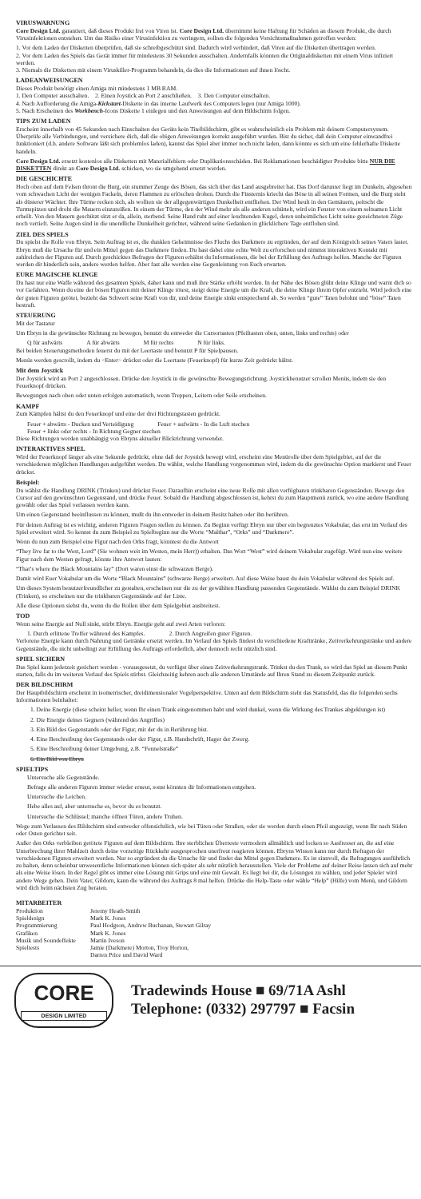VIRUSWARNUNG
Core Design Ltd. garantiert, daß dieses Produkt frei von Viren ist. Core Design Ltd. übernimmt keine Haftung für Schäden an diesem Produkt, die durch Virusinfektionen entstehen. Um das Risiko einer Virusinfektion zu verringern, sollten die folgenden Vorsichtsmaßnahmen getroffen werden:
1. Vor dem Laden der Disketten überprüfen, daß sie schreibgeschützt sind. Dadurch wird verhindert, daß Viren auf die Disketten übertragen werden.
2. Vor dem Laden des Spiels das Gerät immer für mindestens 30 Sekunden ausschalten. Andernfalls könnten die Originaldisketten mit einem Virus infiziert werden.
3. Niemals die Disketten mit einem Viruskiller-Programm behandeln, da dies die Informationen auf ihnen löscht.
LADEANWEISUNGEN
Dieses Produkt benötigt einen Amiga mit mindestens 1 MB RAM.
1. Den Computer ausschalten. 2. Einen Joystick an Port 2 anschließen. 3. Den Computer einschalten.
4. Nach Aufforderung die Amiga-Kickstart-Diskette in das interne Laufwerk des Computers legen (nur Amiga 1000).
5. Nach Erscheinen des Workbench-Icons Diskette 1 einlegen und den Anweisungen auf dem Bildschirm folgen.
TIPS ZUM LADEN
Erscheint innerhalb von 45 Sekunden nach Einschalten des Geräts kein Titelbildschirm, gibt es wahrscheinlich ein Problem mit deinem Computersystem. Überprüfe alle Verbindungen, und versichere dich, daß die obigen Anweisungen korrekt ausgeführt wurden. Bist du sicher, daß dein Computer einwandfrei funktioniert (d.h. andere Software läßt sich problemlos laden), kannst das Spiel aber immer noch nicht laden, dann könnte es sich um eine fehlerhafte Diskette handeln.
Core Design Ltd. ersetzt kostenlos alle Disketten mit Materialfehlern oder Duplikationsschäden. Bei Reklamationen beschädigter Produkte bitte NUR DIE DISKETTEN direkt an Core Design Ltd. schicken, wo sie umgehend ersetzt werden.
DIE GESCHICHTE
Hoch oben auf dem Felsen thront die Burg, ein stummer Zeuge des Bösen, das sich über das Land ausgebreitet hat. Das Dorf darunter liegt im Dunkeln, abgesehen vom schwachen Licht der wenigen Fackeln, deren Flammen zu erlöschen drohen. Durch die Finsternis kriecht das Böse in all seinen Formen, und die Burg steht als düsterer Wächter. Ihre Türme recken sich, als wollten sie der allgegenwärtigen Dunkelheit entfliehen. Der Wind heult in den Gemäuern, peitscht die Turmspitzen und droht die Mauern einzureißen. In einem der Türme, den der Wind mehr als alle anderen schüttelt, wird ein Fenster von einem seltsamen Licht erhellt. Von den Mauern geschützt sitzt er da, allein, sterbend. Seine Hand ruht auf einer leuchtenden Kugel, deren unheimliches Licht seine gezeichneten Züge noch vertieft. Seine Augen sind in die unendliche Dunkelheit gerichtet, während seine Gedanken in glücklichere Tage entflohen sind.
ZIEL DES SPIELS
Du spielst die Rolle von Ebryn. Sein Auftrag ist es, die dunklen Geheimnisse des Fluchs des Darkmere zu ergründen, der auf dem Königreich seines Vaters lastet. Ebryn muß die Ursache für und ein Mittel gegen das Darkmere finden. Du hast dabei eine echte Welt zu erforschen und nimmst interaktiven Kontakt mit zahlreichen der Figuren auf. Durch geschicktes Befragen der Figuren erhältst du Informationen, die bei der Erfüllung des Auftrags helfen. Manche der Figuren werden dir hinderlich sein, andere werden helfen. Aber fast alle werden eine Gegenleistung von Euch erwarten.
EURE MAGISCHE KLINGE
Du hast nur eine Waffe während des gesamten Spiels, daher kann und muß ihre Stärke erhöht werden. In der Nähe des Bösen glüht deine Klinge und warnt dich so vor Gefahren. Wenn du eine der bösen Figuren mit deiner Klinge tötest, steigt deine Energie um die Kraft, die deine Klinge ihrem Opfer entzieht. Wird jedoch eine der guten Figuren getötet, bezieht das Schwert seine Kraft von dir, und deine Energie sinkt entsprechend ab. So werden “gute” Taten belohnt und “böse” Taten bestraft.
STEUERUNG
Mit der Tastatur
Um Ebryn in die gewünschte Richtung zu bewegen, benutzt du entweder die Cursortasten (Pfeiltasten oben, unten, links und rechts) oder
Q für aufwärts A für abwärts M für rechts N für links.
Bei beiden Steuerungsmethoden feuerst du mit der Leertaste und benutzt P für Spielpausen.
Menüs werden gescrollt, indem du <Enter> drückst oder die Leertaste (Feuerknopf) für kurze Zeit gedrückt hältst.
Mit dem Joystick
Der Joystick wird an Port 2 angeschlossen. Drücke den Joystick in die gewünschte Bewegungsrichtung. Joystickbenutzer scrollen Menüs, indem sie den Feuerknopf drücken.
Bewegungen nach oben oder unten erfolgen automatisch, wenn Treppen, Leitern oder Seile erscheinen.
KAMPF
Zum Kämpfen hältst du den Feuerknopf und eine der drei Richtungstasten gedrückt.
Feuer + abwärts - Ducken und Verteidigung Feuer + aufwärts - In die Luft stechen
Feuer + links oder rechts - In Richtung Gegner stechen
Diese Richtungen werden unabhängig von Ebryns aktueller Blickrichtung verwendet.
INTERAKTIVES SPIEL
Wird der Feuerknopf länger als eine Sekunde gedrückt, ohne daß der Joystick bewegt wird, erscheint eine Menürolle über dem Spielgebiet, auf der die verschiedenen möglichen Handlungen aufgeführt werden. Du wählst, welche Handlung vorgenommen wird, indem du die gewünschte Option markierst und Feuer drückst.
Beispiel:
Du wählst die Handlung DRINK (Trinken) und drückst Feuer. Daraufhin erscheint eine neue Rolle mit allen verfügbaren trinkbaren Gegenständen. Bewege den Cursor auf den gewünschten Gegenstand, und drücke Feuer. Sobald die Handlung abgeschlossen ist, kehrst du zum Hauptmenü zurück, wo eine andere Handlung gewählt oder das Spiel verlassen werden kann.
Um einen Gegenstand beeinflussen zu können, mußt du ihn entweder in deinem Besitz haben oder ihn berühren.
Für deinen Auftrag ist es wichtig, anderen Figuren Fragen stellen zu können. Zu Beginn verfügt Ebryn nur über ein begrenztes Vokabular, das erst im Verlauf des Spiel erweitert wird. So kennst du zum Beispiel zu Spielbeginn nur die Worte “Malthar”, “Orks” und “Darkmere”.
Wenn du nun zum Beispiel eine Figur nach den Orks fragt, könntest du die Antwort
“They live far to the West, Lord” (Sie wohnen weit im Westen, mein Herr)) erhalten. Das Wort “West” wird deinem Vokabular zugefügt. Wird nun eine weitere Figur nach dem Westen gefragt, könnte ihre Antwort lauten:
“That’s where the Black Mountains lay” (Dort waren einst die schwarzen Berge).
Damit wird Euer Vokabular um die Worte “Black Mountains” (schwarze Berge) erweitert. Auf diese Weise baust du dein Vokabular während des Spiels auf.
Um dieses System benutzerfreundlicher zu gestalten, erscheinen nur die zu der gewählten Handlung passenden Gegenstände. Wählst du zum Beispiel DRINK (Trinken), so erscheinen nur die trinkbaren Gegenstände auf der Liste.
Alle diese Optionen siehst du, wenn du die Rollen über dem Spielgebiet ausbreitest.
TOD
Wenn seine Energie auf Null sinkt, stirbt Ebryn. Energie geht auf zwei Arten verloren:
1. Durch erlittene Treffer während des Kampfes. 2. Durch Angreifen guter Figuren.
Verlorene Energie kann durch Nahrung und Getränke ersetzt werden. Im Verlauf des Spiels findest du verschiedene Krafttränke, Zeitverkehrungstränke und andere Gegenstände, die nicht unbedingt zur Erfüllung des Auftrags erforderlich, aber dennoch recht nützlich sind.
SPIEL SICHERN
Das Spiel kann jederzeit gesichert werden - vorausgesetzt, du verfügst über einen Zeitverkehrungstrank. Trinkst du den Trank, so wird das Spiel an diesem Punkt starten, falls du im weiteren Verlauf des Spiels stirbst. Gleichzeitig kehren auch alle anderen Umstände auf Ihren Stand zu diesem Zeitpunkt zurück.
DER BILDSCHIRM
Der Hauptbildschirm erscheint in isometrischer, dreidimensionaler Vogelperspektive. Unten auf dem Bildschirm steht das Statusfeld, das die folgenden sechs Informationen beinhaltet:
1. Deine Energie (diese scheint heller, wenn Ihr einen Trank eingenommen habt und wird dunkel, wenn die Wirkung des Trankes abgeklungen ist)
2. Die Energie deines Gegners (während des Angriffes)
3. Ein Bild des Gegenstands oder der Figur, mit der du in Berührung bist.
4. Eine Beschreibung des Gegenstands oder der Figur, z.B. Handschrift, Hager der Zwerg.
5. Eine Beschreibung deiner Umgebung, z.B. “Fennelstraße”
6. Ein Bild von Ebryn
SPIELTIPS
Untersuche alle Gegenstände.
Befrage alle anderen Figuren immer wieder erneut, sonst könnten dir Informationen entgehen.
Untersuche die Leichen.
Hebe alles auf, aber untersuche es, bevor du es benutzt.
Untersuche die Schlüssel; manche öffnen Türen, andere Truhen.
Wege zum Verlassen des Bildschirm sind entweder offensichtlich, wie bei Türen oder Straßen, oder sie werden durch einen Pfeil angezeigt, wenn Ihr nach Süden oder Osten gerichtet seit.
Außer den Orks verbleiben getötete Figuren auf dem Bildschirm. Ihre sterblichen Überreste vermodern allmählich und locken so Aasfresser an, die auf eine Unterbrechung ihrer Mahlzeit durch deine vorzeitige Rückkehr ausgesprochen unerfreut reagieren können. Ebryns Wissen kann nur durch Befragen der verschiedenen Figuren erweitert werden. Nur so ergründest du die Ursache für und findet das Mittel gegen Darkmere. Es ist sinnvoll, die Befragungen ausführlich zu halten, denn scheinbar unwesentliche Informationen können sich später als sehr nützlich herausstellen. Viele der Probleme auf deiner Reise lassen sich auf mehr als eine Weise lösen. In der Regel gibt es immer eine Lösung mit Grips und eine mit Gewalt. Es liegt bei dir, die Lösungen zu wählen, und jeder Spieler wird andere Wege gehen. Dein Vater, Gildorn, kann die während des Auftrags 8 mal helfen. Drücke die Help-Taste oder wähle “Help” (Hilfe) vom Menü, und Gildorn wird dich beim nächsten Zug beraten.
MITARBEITER
| Produktion | Jeremy Heath-Smith |
| Spieldesign | Mark K. Jones |
| Programmierung | Paul Hodgson, Andrew Buchanan, Stewart Gilray |
| Grafiken | Mark K. Jones |
| Musik und Soundeffekte | Martin Iveson |
| Spieltests | Jamie (Darkmere) Morton, Troy Horton, Darren Price und David Ward |
CORE
DESIGN LIMITED
Tradewinds House ■ 69/71A Ashl
Telephone: (0332) 297797 ■ Facsin